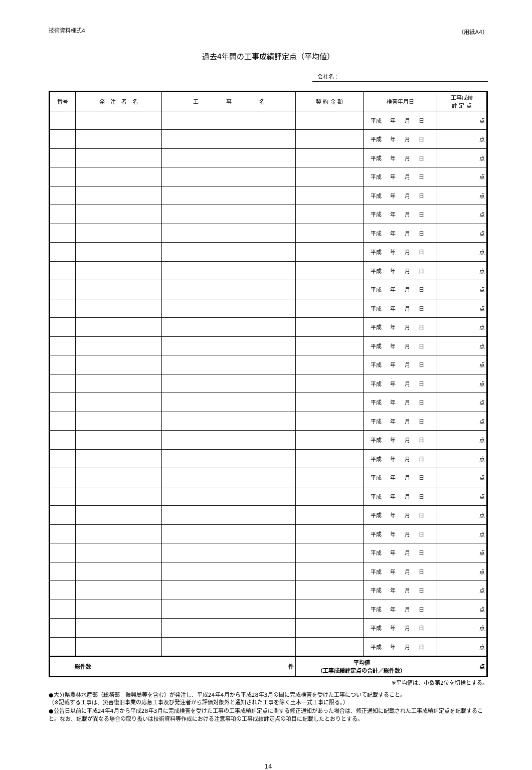技術資料様式4 （用紙A4）
過去4年間の工事成績評定点（平均値）
会社名：
| 番号 | 発 注 者 名 | 工 事 名 | 契 約 金 額 | 検査年月日 | 工事成績 評 定 点 |
| --- | --- | --- | --- | --- | --- |
| | | | | 平成 年 月 日 | 点 |
| | | | | 平成 年 月 日 | 点 |
| | | | | 平成 年 月 日 | 点 |
| | | | | 平成 年 月 日 | 点 |
| | | | | 平成 年 月 日 | 点 |
| | | | | 平成 年 月 日 | 点 |
| | | | | 平成 年 月 日 | 点 |
| | | | | 平成 年 月 日 | 点 |
| | | | | 平成 年 月 日 | 点 |
| | | | | 平成 年 月 日 | 点 |
| | | | | 平成 年 月 日 | 点 |
| | | | | 平成 年 月 日 | 点 |
| | | | | 平成 年 月 日 | 点 |
| | | | | 平成 年 月 日 | 点 |
| | | | | 平成 年 月 日 | 点 |
| | | | | 平成 年 月 日 | 点 |
| | | | | 平成 年 月 日 | 点 |
| | | | | 平成 年 月 日 | 点 |
| | | | | 平成 年 月 日 | 点 |
| | | | | 平成 年 月 日 | 点 |
| | | | | 平成 年 月 日 | 点 |
| | | | | 平成 年 月 日 | 点 |
| | | | | 平成 年 月 日 | 点 |
| | | | | 平成 年 月 日 | 点 |
| | | | | 平成 年 月 日 | 点 |
| | | | | 平成 年 月 日 | 点 |
| | | | | 平成 年 月 日 | 点 |
| | | | | 平成 年 月 日 | 点 |
| | | | | 平成 年 月 日 | 点 |
| 総件数 件 | | | 平均値 （工事成績評定点の合計／総件数） 点 | | |
※平均値は、小数第2位を切捨とする。
●大分県農林水産部（総務部　振興局等を含む）が発注し、平成24年4月から平成28年3月の間に完成検査を受けた工事について記載すること。
（※記載する工事は、災害復旧事業の応急工事及び発注者から評価対象外と通知された工事を除く土木一式工事に限る。）
●公告日以前に平成24年4月から平成28年3月に完成検査を受けた工事の工事成績評定点に関する修正通知があった場合は、修正通知に記載された工事成績評定点を記載すること。なお、記載が異なる場合の取り扱いは技術資料等作成における注意事項の工事成績評定点の項目に記載したとおりとする。
14